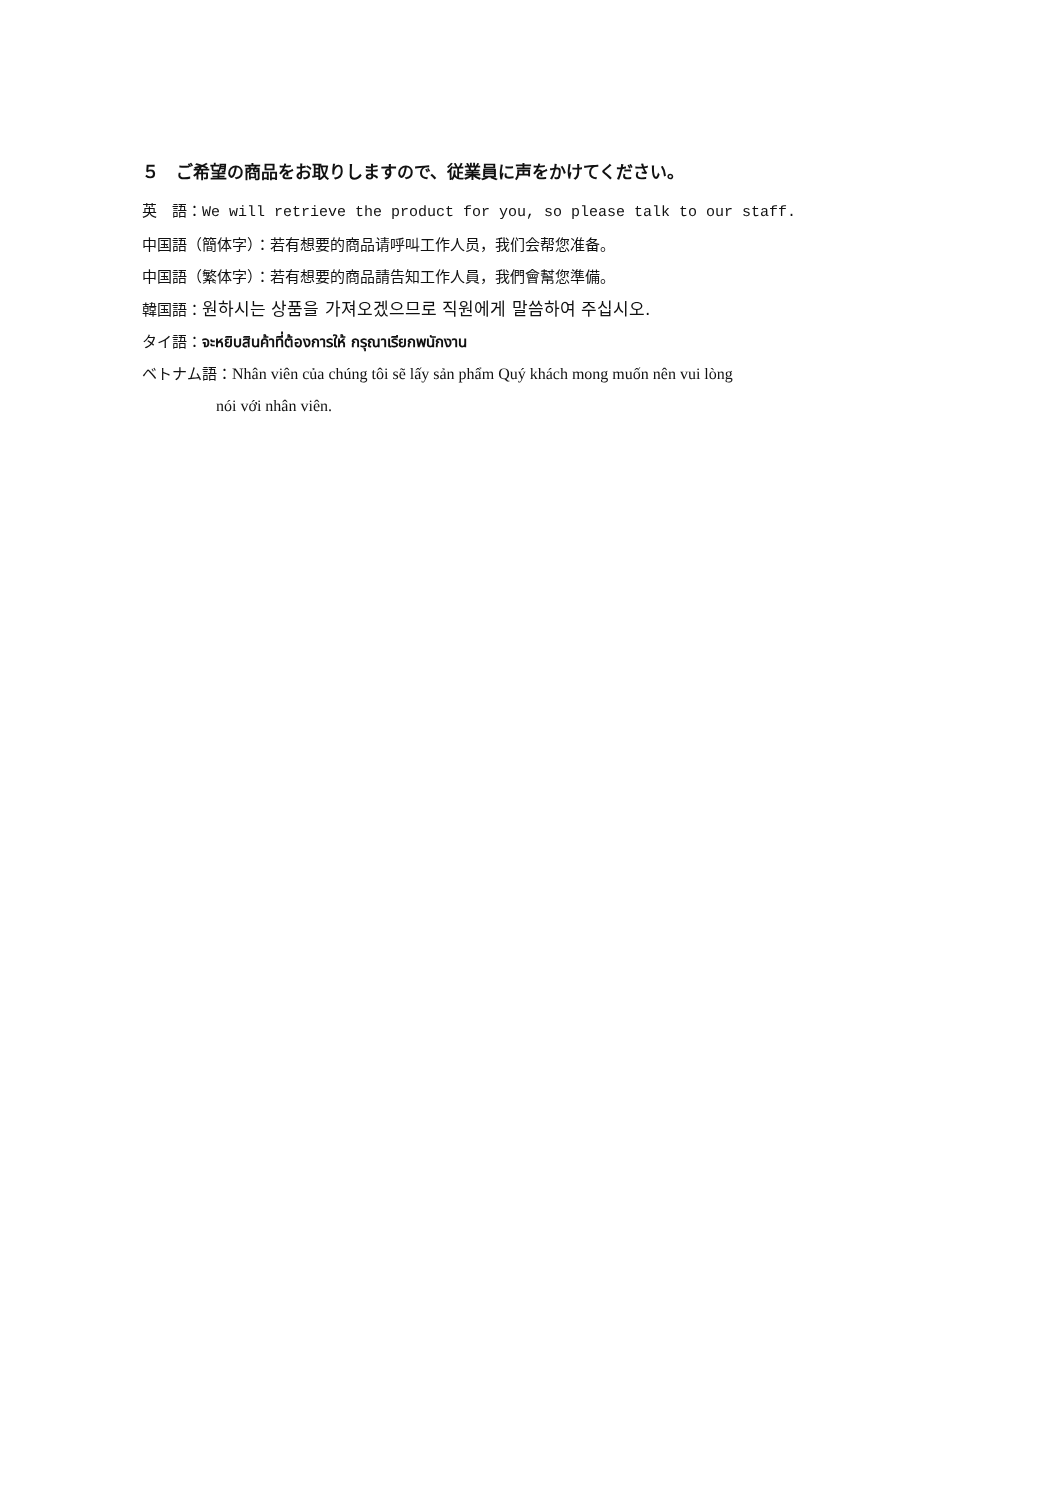５　ご希望の商品をお取りしますので、従業員に声をかけてください。
英　語：We will retrieve the product for you, so please talk to our staff.
中国語（簡体字）：若有想要的商品请呼叫工作人员，我们会帮您准备。
中国語（繁体字）：若有想要的商品請告知工作人員，我們會幫您準備。
韓国語：원하시는 상품을 가져오겠으므로 직원에게 말씀하여 주십시오.
タイ語：จะหยิบสินค้าที่ต้องการให้ กรุณาเรียกพนักงาน
ベトナム語：Nhân viên của chúng tôi sẽ lấy sản phẩm Quý khách mong muốn nên vui lòng
nói với nhân viên.